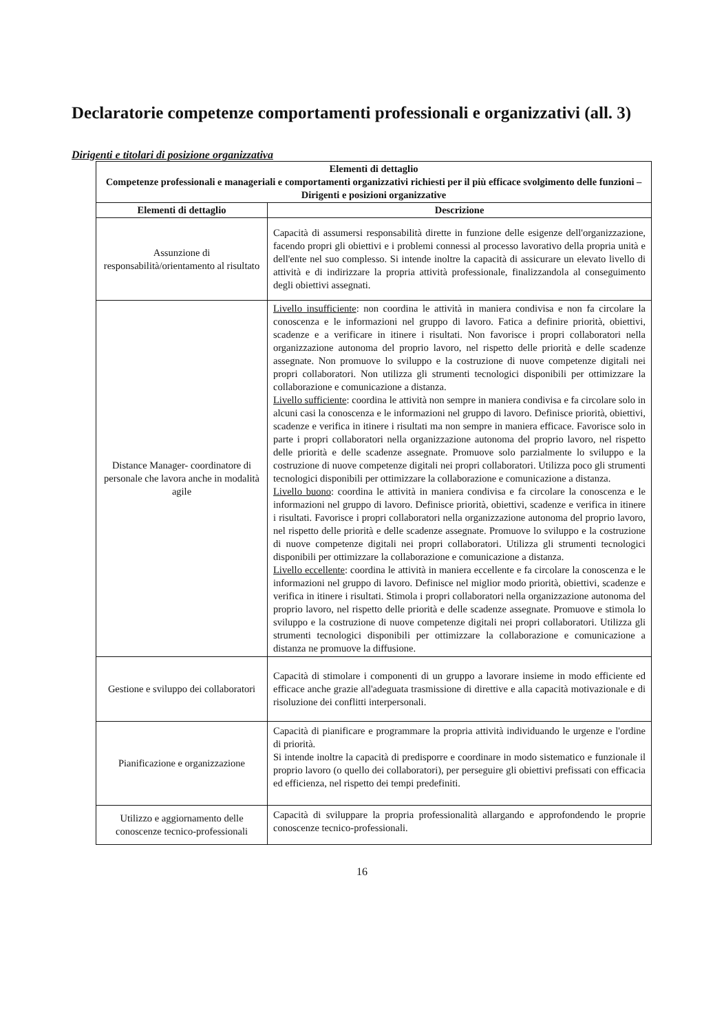Declaratorie competenze comportamenti professionali e organizzativi (all. 3)
Dirigenti e titolari di posizione organizzativa
| Elementi di dettaglio Competenze professionali e manageriali e comportamenti organizzativi richiesti per il più efficace svolgimento delle funzioni – Dirigenti e posizioni organizzative | |
| --- | --- |
| Elementi di dettaglio | Descrizione |
| Assunzione di responsabilità/orientamento al risultato | Capacità di assumersi responsabilità dirette in funzione delle esigenze dell'organizzazione, facendo propri gli obiettivi e i problemi connessi al processo lavorativo della propria unità e dell'ente nel suo complesso. Si intende inoltre la capacità di assicurare un elevato livello di attività e di indirizzare la propria attività professionale, finalizzandola al conseguimento degli obiettivi assegnati. |
| Distance Manager- coordinatore di personale che lavora anche in modalità agile | Livello insufficiente : non coordina le attività in maniera condivisa e non fa circolare la conoscenza e le informazioni nel gruppo di lavoro. Fatica a definire priorità, obiettivi, scadenze e a verificare in itinere i risultati. Non favorisce i propri collaboratori nella organizzazione autonoma del proprio lavoro, nel rispetto delle priorità e delle scadenze assegnate. Non promuove lo sviluppo e la costruzione di nuove competenze digitali nei propri collaboratori. Non utilizza gli strumenti tecnologici disponibili per ottimizzare la collaborazione e comunicazione a distanza. Livello sufficiente : coordina le attività non sempre in maniera condivisa e fa circolare solo in alcuni casi la conoscenza e le informazioni nel gruppo di lavoro. Definisce priorità, obiettivi, scadenze e verifica in itinere i risultati ma non sempre in maniera efficace. Favorisce solo in parte i propri collaboratori nella organizzazione autonoma del proprio lavoro, nel rispetto delle priorità e delle scadenze assegnate. Promuove solo parzialmente lo sviluppo e la costruzione di nuove competenze digitali nei propri collaboratori. Utilizza poco gli strumenti tecnologici disponibili per ottimizzare la collaborazione e comunicazione a distanza. Livello buono : coordina le attività in maniera condivisa e fa circolare la conoscenza e le informazioni nel gruppo di lavoro. Definisce priorità, obiettivi, scadenze e verifica in itinere i risultati. Favorisce i propri collaboratori nella organizzazione autonoma del proprio lavoro, nel rispetto delle priorità e delle scadenze assegnate. Promuove lo sviluppo e la costruzione di nuove competenze digitali nei propri collaboratori. Utilizza gli strumenti tecnologici disponibili per ottimizzare la collaborazione e comunicazione a distanza. Livello eccellente : coordina le attività in maniera eccellente e fa circolare la conoscenza e le informazioni nel gruppo di lavoro. Definisce nel miglior modo priorità, obiettivi, scadenze e verifica in itinere i risultati. Stimola i propri collaboratori nella organizzazione autonoma del proprio lavoro, nel rispetto delle priorità e delle scadenze assegnate. Promuove e stimola lo sviluppo e la costruzione di nuove competenze digitali nei propri collaboratori. Utilizza gli strumenti tecnologici disponibili per ottimizzare la collaborazione e comunicazione a distanza ne promuove la diffusione. |
| Gestione e sviluppo dei collaboratori | Capacità di stimolare i componenti di un gruppo a lavorare insieme in modo efficiente ed efficace anche grazie all'adeguata trasmissione di direttive e alla capacità motivazionale e di risoluzione dei conflitti interpersonali. |
| Pianificazione e organizzazione | Capacità di pianificare e programmare la propria attività individuando le urgenze e l'ordine di priorità. Si intende inoltre la capacità di predisporre e coordinare in modo sistematico e funzionale il proprio lavoro (o quello dei collaboratori), per perseguire gli obiettivi prefissati con efficacia ed efficienza, nel rispetto dei tempi predefiniti. |
| Utilizzo e aggiornamento delle conoscenze tecnico-professionali | Capacità di sviluppare la propria professionalità allargando e approfondendo le proprie conoscenze tecnico-professionali. |
16